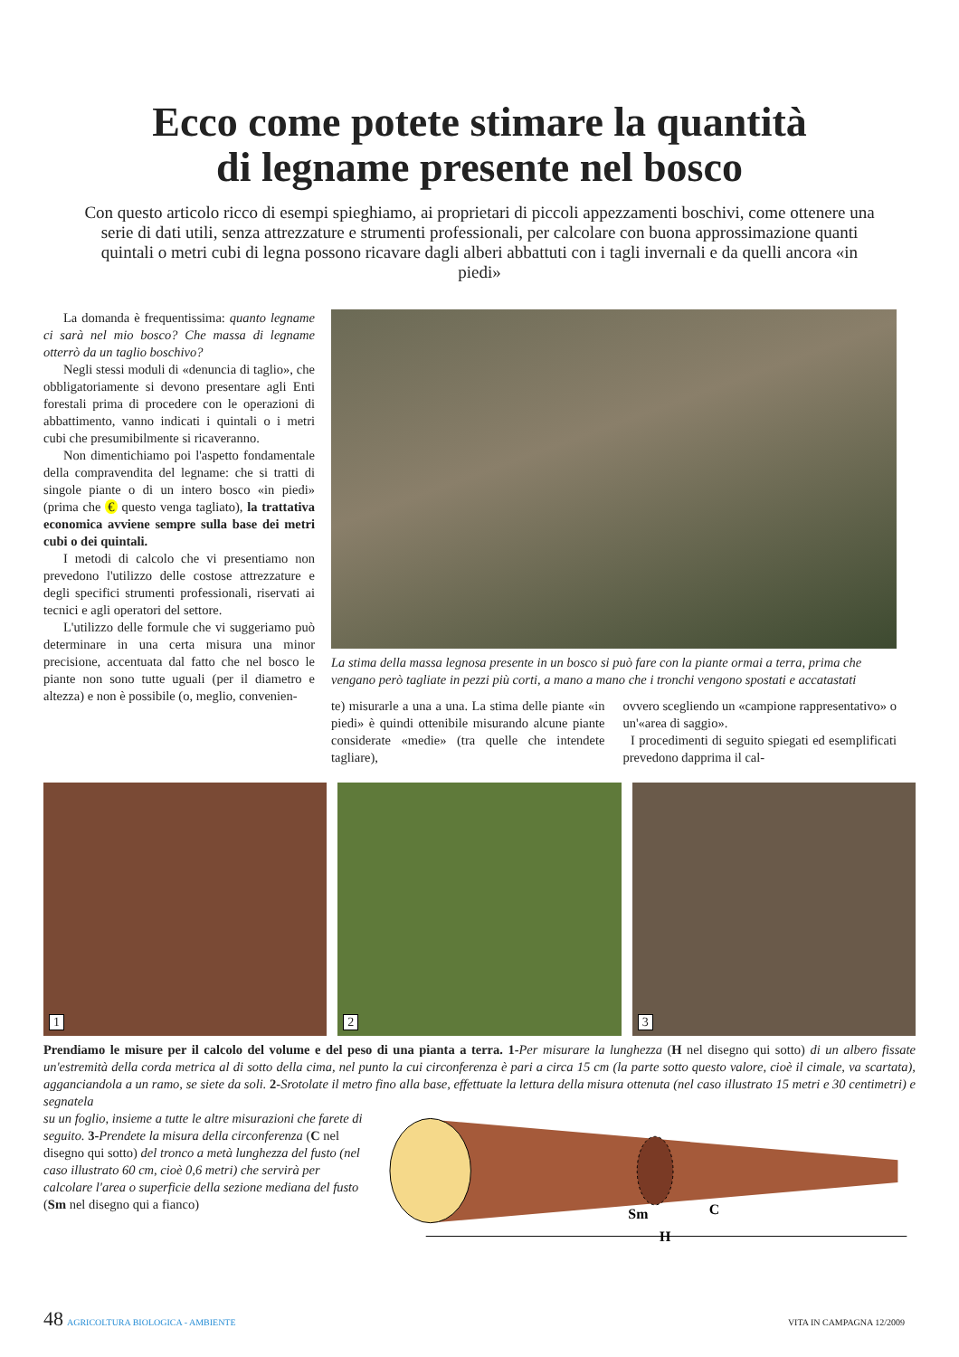Ecco come potete stimare la quantità
di legname presente nel bosco
Con questo articolo ricco di esempi spieghiamo, ai proprietari di piccoli appezzamenti boschivi, come ottenere una serie di dati utili, senza attrezzature e strumenti professionali, per calcolare con buona approssimazione quanti quintali o metri cubi di legna possono ricavare dagli alberi abbattuti con i tagli invernali e da quelli ancora «in piedi»
La domanda è frequentissima: quanto legname ci sarà nel mio bosco? Che massa di legname otterrò da un taglio boschivo?
Negli stessi moduli di «denuncia di taglio», che obbligatoriamente si devono presentare agli Enti forestali prima di procedere con le operazioni di abbattimento, vanno indicati i quintali o i metri cubi che presumibilmente si ricaveranno.
Non dimentichiamo poi l'aspetto fondamentale della compravendita del legname: che si tratti di singole piante o di un intero bosco «in piedi» (prima che € questo venga tagliato), la trattativa economica avviene sempre sulla base dei metri cubi o dei quintali.
I metodi di calcolo che vi presentiamo non prevedono l'utilizzo delle costose attrezzature e degli specifici strumenti professionali, riservati ai tecnici e agli operatori del settore.
L'utilizzo delle formule che vi suggeriamo può determinare in una certa misura una minor precisione, accentuata dal fatto che nel bosco le piante non sono tutte uguali (per il diametro e altezza) e non è possibile (o, meglio, convenien-
La stima della massa legnosa presente in un bosco si può fare con la piante ormai a terra, prima che vengano però tagliate in pezzi più corti, a mano a mano che i tronchi vengono spostati e accatastati
te) misurarle a una a una. La stima delle piante «in piedi» è quindi ottenibile misurando alcune piante considerate «medie» (tra quelle che intendete tagliare),
ovvero scegliendo un «campione rappresentativo» o un'«area di saggio».
I procedimenti di seguito spiegati ed esemplificati prevedono dapprima il cal-
1
2
3
Prendiamo le misure per il calcolo del volume e del peso di una pianta a terra. 1-Per misurare la lunghezza (H nel disegno qui sotto) di un albero fissate un'estremità della corda metrica al di sotto della cima, nel punto la cui circonferenza è pari a circa 15 cm (la parte sotto questo valore, cioè il cimale, va scartata), agganciandola a un ramo, se siete da soli. 2-Srotolate il metro fino alla base, effettuate la lettura della misura ottenuta (nel caso illustrato 15 metri e 30 centimetri) e segnatela
su un foglio, insieme a tutte le altre misurazioni che farete di seguito. 3-Prendete la misura della circonferenza (C nel disegno qui sotto) del tronco a metà lunghezza del fusto (nel caso illustrato 60 cm, cioè 0,6 metri) che servirà per calcolare l'area o superficie della sezione mediana del fusto (Sm nel disegno qui a fianco)
Sm
C
H
48 AGRICOLTURA BIOLOGICA - AMBIENTE VITA IN CAMPAGNA 12/2009